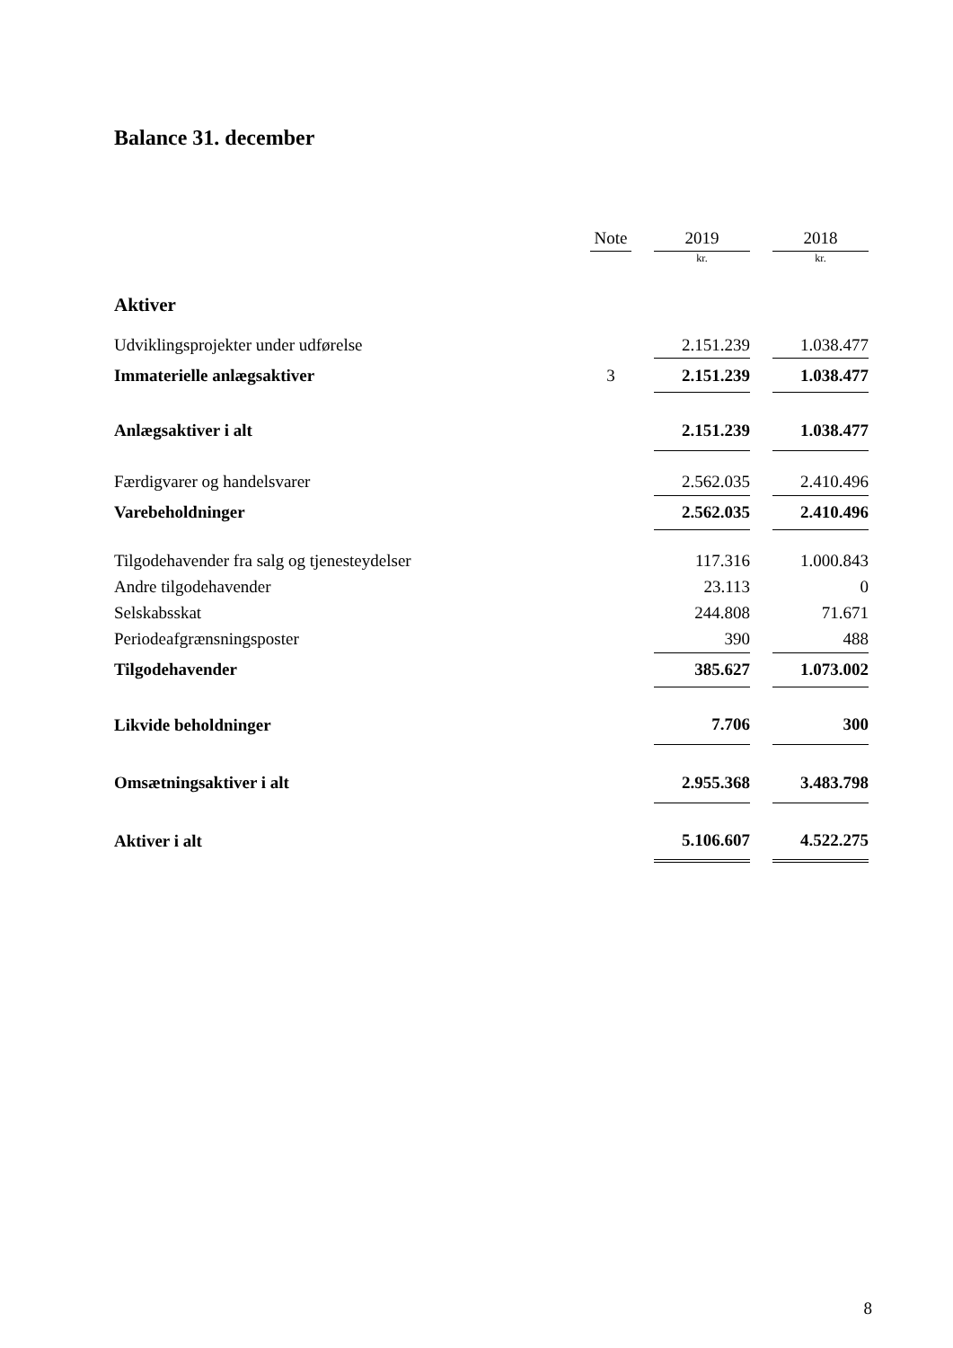Balance 31. december
| | Note | | 2019 | | 2018 |
| --- | --- | --- | --- | --- | --- |
| | | | kr. | | kr. |
| Aktiver | | | | | |
| Udviklingsprojekter under udførelse | | | 2.151.239 | | 1.038.477 |
| Immaterielle anlægsaktiver | 3 | | 2.151.239 | | 1.038.477 |
| Anlægsaktiver i alt | | | 2.151.239 | | 1.038.477 |
| Færdigvarer og handelsvarer | | | 2.562.035 | | 2.410.496 |
| Varebeholdninger | | | 2.562.035 | | 2.410.496 |
| Tilgodehavender fra salg og tjenesteydelser | | | 117.316 | | 1.000.843 |
| Andre tilgodehavender | | | 23.113 | | 0 |
| Selskabsskat | | | 244.808 | | 71.671 |
| Periodeafgrænsningsposter | | | 390 | | 488 |
| Tilgodehavender | | | 385.627 | | 1.073.002 |
| Likvide beholdninger | | | 7.706 | | 300 |
| Omsætningsaktiver i alt | | | 2.955.368 | | 3.483.798 |
| Aktiver i alt | | | 5.106.607 | | 4.522.275 |
8